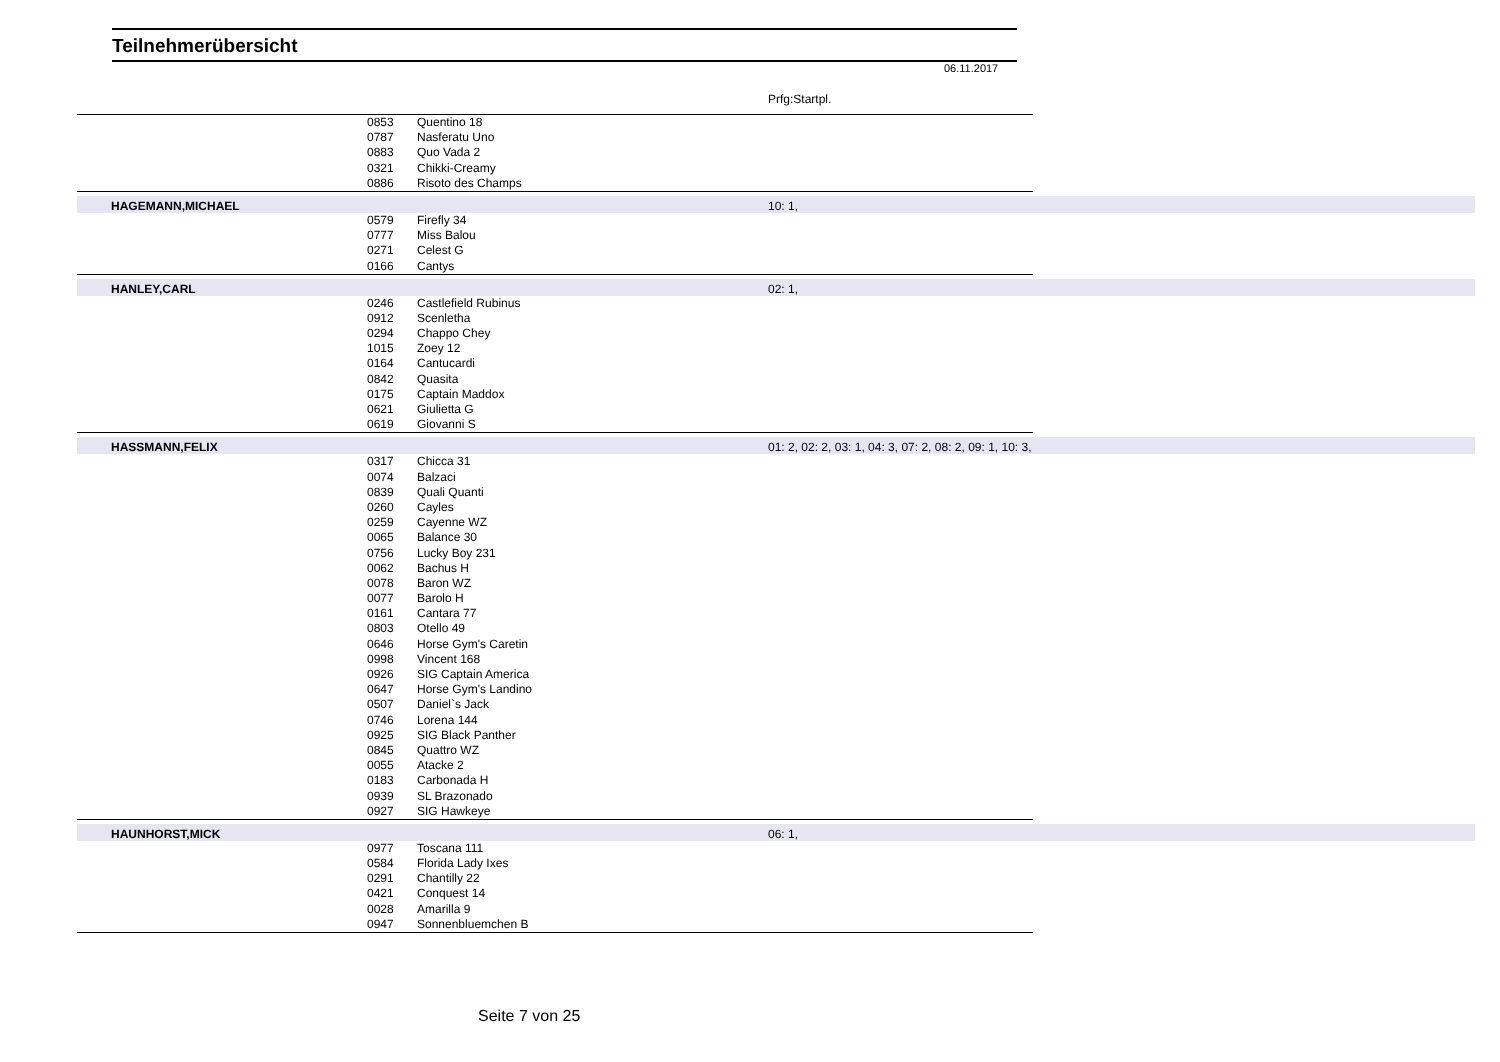Teilnehmerübersicht
06.11.2017
Prfg:Startpl.
| | 0853 | Quentino 18 | | |
| | 0787 | Nasferatu Uno | | |
| | 0883 | Quo Vada 2 | | |
| | 0321 | Chikki-Creamy | | |
| | 0886 | Risoto des Champs | | |
| HAGEMANN,MICHAEL | | | 10: 1, | |
| | 0579 | Firefly 34 | | |
| | 0777 | Miss Balou | | |
| | 0271 | Celest G | | |
| | 0166 | Cantys | | |
| HANLEY,CARL | | | 02: 1, | |
| | 0246 | Castlefield Rubinus | | |
| | 0912 | Scenletha | | |
| | 0294 | Chappo Chey | | |
| | 1015 | Zoey 12 | | |
| | 0164 | Cantucardi | | |
| | 0842 | Quasita | | |
| | 0175 | Captain Maddox | | |
| | 0621 | Giulietta G | | |
| | 0619 | Giovanni S | | |
| HASSMANN,FELIX | | | 01: 2, 02: 2, 03: 1, 04: 3, 07: 2, 08: 2, 09: 1, 10: 3, | |
| | 0317 | Chicca 31 | | |
| | 0074 | Balzaci | | |
| | 0839 | Quali Quanti | | |
| | 0260 | Cayles | | |
| | 0259 | Cayenne WZ | | |
| | 0065 | Balance 30 | | |
| | 0756 | Lucky Boy 231 | | |
| | 0062 | Bachus H | | |
| | 0078 | Baron WZ | | |
| | 0077 | Barolo H | | |
| | 0161 | Cantara 77 | | |
| | 0803 | Otello 49 | | |
| | 0646 | Horse Gym's Caretin | | |
| | 0998 | Vincent 168 | | |
| | 0926 | SIG Captain America | | |
| | 0647 | Horse Gym's Landino | | |
| | 0507 | Daniel`s Jack | | |
| | 0746 | Lorena 144 | | |
| | 0925 | SIG Black Panther | | |
| | 0845 | Quattro WZ | | |
| | 0055 | Atacke 2 | | |
| | 0183 | Carbonada H | | |
| | 0939 | SL Brazonado | | |
| | 0927 | SIG Hawkeye | | |
| HAUNHORST,MICK | | | 06: 1, | |
| | 0977 | Toscana 111 | | |
| | 0584 | Florida Lady Ixes | | |
| | 0291 | Chantilly 22 | | |
| | 0421 | Conquest 14 | | |
| | 0028 | Amarilla 9 | | |
| | 0947 | Sonnenbluemchen B | | |
Seite 7 von 25